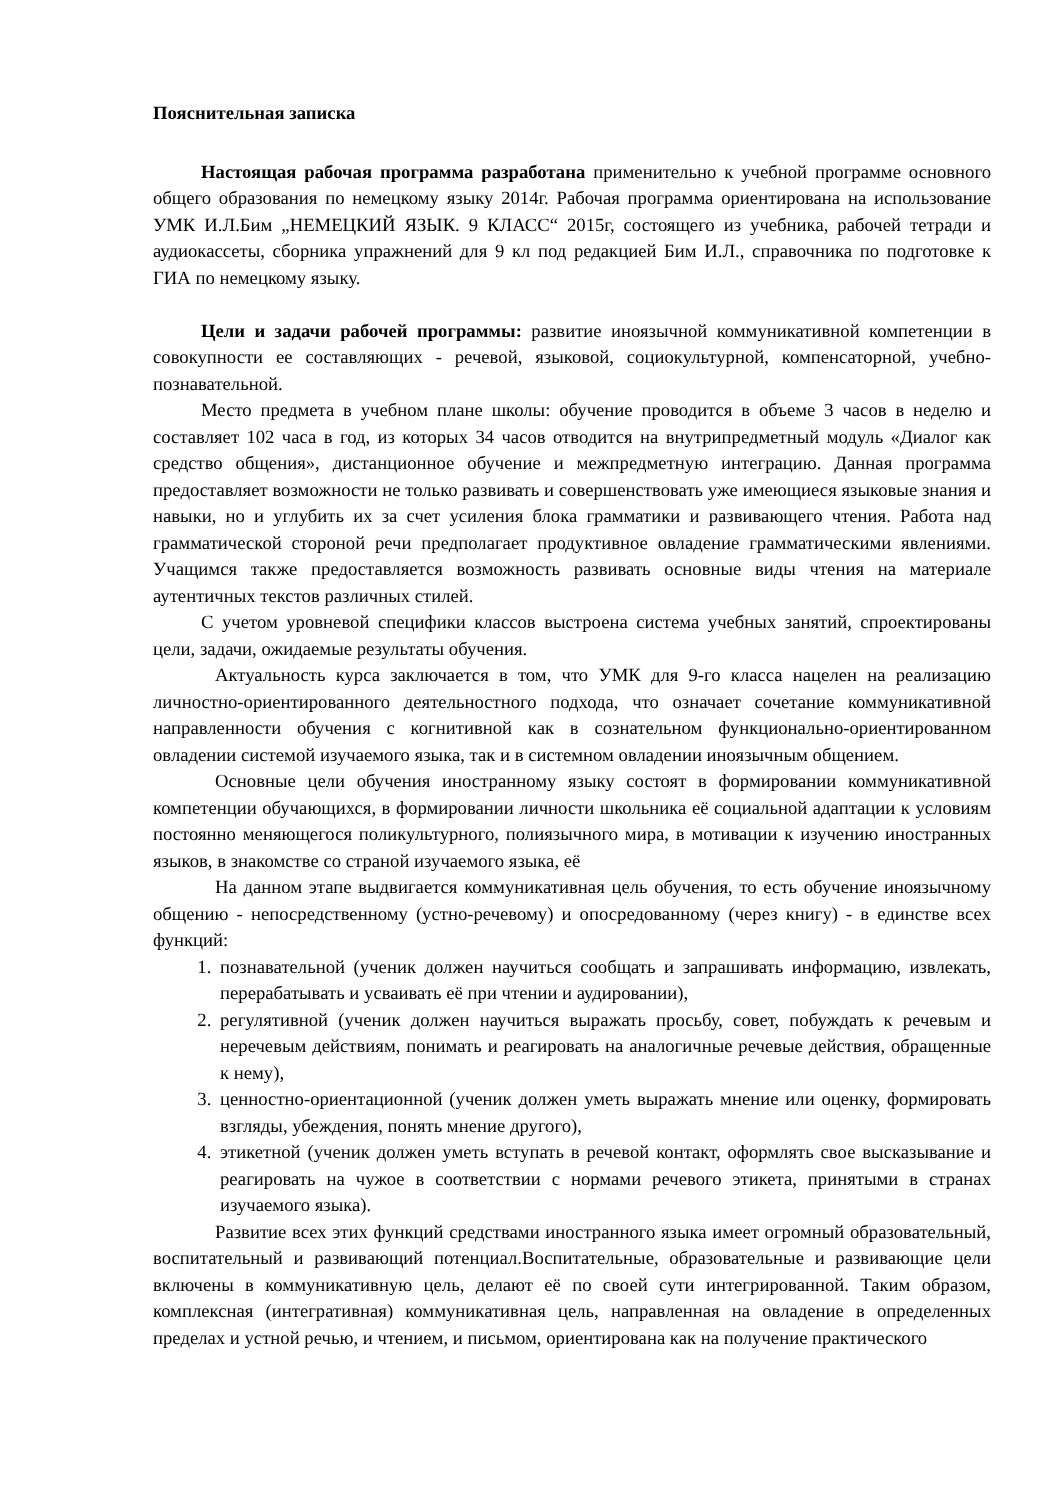Пояснительная записка
Настоящая рабочая программа разработана применительно к учебной программе основного общего образования по немецкому языку 2014г. Рабочая программа ориентирована на использование УМК И.Л.Бим „НЕМЕЦКИЙ ЯЗЫК. 9 КЛАСС“ 2015г, состоящего из учебника, рабочей тетради и аудиокассеты, сборника упражнений для 9 кл под редакцией Бим И.Л., справочника по подготовке к ГИА по немецкому языку.
Цели и задачи рабочей программы: развитие иноязычной коммуникативной компетенции в совокупности ее составляющих - речевой, языковой, социокультурной, компенсаторной, учебно-познавательной.
Место предмета в учебном плане школы: обучение проводится в объеме 3 часов в неделю и составляет 102 часа в год, из которых 34 часов отводится на внутрипредметный модуль «Диалог как средство общения», дистанционное обучение и межпредметную интеграцию. Данная программа предоставляет возможности не только развивать и совершенствовать уже имеющиеся языковые знания и навыки, но и углубить их за счет усиления блока грамматики и развивающего чтения. Работа над грамматической стороной речи предполагает продуктивное овладение грамматическими явлениями. Учащимся также предоставляется возможность развивать основные виды чтения на материале аутентичных текстов различных стилей.
С учетом уровневой специфики классов выстроена система учебных занятий, спроектированы цели, задачи, ожидаемые результаты обучения.
Актуальность курса заключается в том, что УМК для 9-го класса нацелен на реализацию личностно-ориентированного деятельностного подхода, что означает сочетание коммуникативной направленности обучения с когнитивной как в сознательном функционально-ориентированном овладении системой изучаемого языка, так и в системном овладении иноязычным общением.
Основные цели обучения иностранному языку состоят в формировании коммуникативной компетенции обучающихся, в формировании личности школьника её социальной адаптации к условиям постоянно меняющегося поликультурного, полиязычного мира, в мотивации к изучению иностранных языков, в знакомстве со страной изучаемого языка, её
На данном этапе выдвигается коммуникативная цель обучения, то есть обучение иноязычному общению - непосредственному (устно-речевому) и опосредованному (через книгу) - в единстве всех функций:
1. познавательной (ученик должен научиться сообщать и запрашивать информацию, извлекать, перерабатывать и усваивать её при чтении и аудировании),
2. регулятивной (ученик должен научиться выражать просьбу, совет, побуждать к речевым и неречевым действиям, понимать и реагировать на аналогичные речевые действия, обращенные к нему),
3. ценностно-ориентационной (ученик должен уметь выражать мнение или оценку, формировать взгляды, убеждения, понять мнение другого),
4. этикетной (ученик должен уметь вступать в речевой контакт, оформлять свое высказывание и реагировать на чужое в соответствии с нормами речевого этикета, принятыми в странах изучаемого языка).
Развитие всех этих функций средствами иностранного языка имеет огромный образовательный, воспитательный и развивающий потенциал.Воспитательные, образовательные и развивающие цели включены в коммуникативную цель, делают её по своей сути интегрированной. Таким образом, комплексная (интегративная) коммуникативная цель, направленная на овладение в определенных пределах и устной речью, и чтением, и письмом, ориентирована как на получение практического